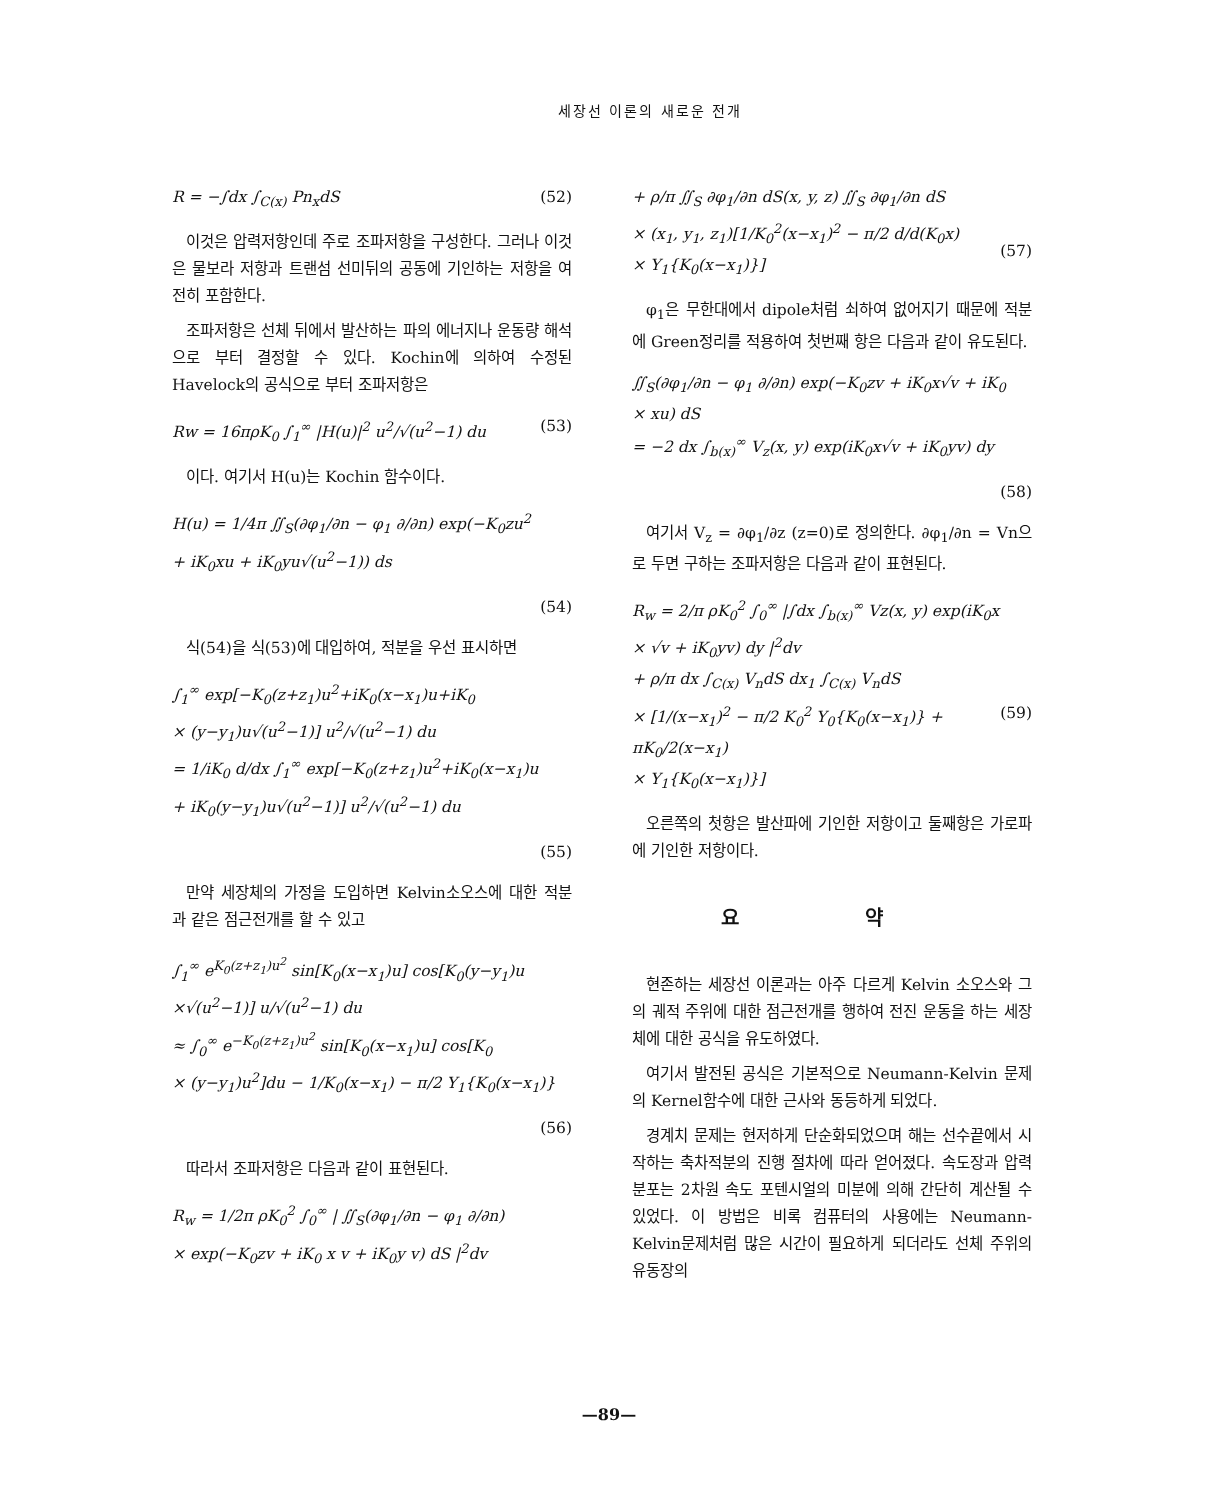세장선 이론의 새로운 전개
R = −∫dx ∫<sub>C(x)</sub> Pn<sub>x</sub>dS (52)
이것은 압력저항인데 주로 조파저항을 구성한다. 그러나 이것은 물보라 저항과 트랜섬 선미뒤의 공동에 기인하는 저항을 여전히 포함한다.
조파저항은 선체 뒤에서 발산하는 파의 에너지나 운동량 해석으로 부터 결정할 수 있다. Kochin에 의하여 수정된 Havelock의 공식으로 부터 조파저항은
Rw = 16πρK<sub>0</sub> ∫<sub>1</sub><sup>∞</sup> |H(u)|<sup>2</sup> u<sup>2</sup>/√(u<sup>2</sup>−1) du (53)
이다. 여기서 H(u)는 Kochin 함수이다.
H(u) = 1/4π ∬<sub>S</sub>(∂φ<sub>1</sub>/∂n − φ<sub>1</sub> ∂/∂n) exp(−K<sub>0</sub>zu<sup>2</sup>
+ iK<sub>0</sub>xu + iK<sub>0</sub>yu√(u<sup>2</sup>−1)) ds
(54)
식(54)을 식(53)에 대입하여, 적분을 우선 표시하면
∫<sub>1</sub><sup>∞</sup> exp[−K<sub>0</sub>(z+z<sub>1</sub>)u<sup>2</sup>+iK<sub>0</sub>(x−x<sub>1</sub>)u+iK<sub>0</sub>
× (y−y<sub>1</sub>)u√(u<sup>2</sup>−1)] u<sup>2</sup>/√(u<sup>2</sup>−1) du
= 1/iK<sub>0</sub> d/dx ∫<sub>1</sub><sup>∞</sup> exp[−K<sub>0</sub>(z+z<sub>1</sub>)u<sup>2</sup>+iK<sub>0</sub>(x−x<sub>1</sub>)u
+ iK<sub>0</sub>(y−y<sub>1</sub>)u√(u<sup>2</sup>−1)] u<sup>2</sup>/√(u<sup>2</sup>−1) du
(55)
만약 세장체의 가정을 도입하면 Kelvin소오스에 대한 적분과 같은 점근전개를 할 수 있고
∫<sub>1</sub><sup>∞</sup> e<sup>K<sub>0</sub>(z+z<sub>1</sub>)u<sup>2</sup></sup> sin[K<sub>0</sub>(x−x<sub>1</sub>)u] cos[K<sub>0</sub>(y−y<sub>1</sub>)u
×√(u<sup>2</sup>−1)] u/√(u<sup>2</sup>−1) du
≈ ∫<sub>0</sub><sup>∞</sup> e<sup>−K<sub>0</sub>(z+z<sub>1</sub>)u<sup>2</sup></sup> sin[K<sub>0</sub>(x−x<sub>1</sub>)u] cos[K<sub>0</sub>
× (y−y<sub>1</sub>)u<sup>2</sup>]du − 1/K<sub>0</sub>(x−x<sub>1</sub>) − π/2 Y<sub>1</sub>{K<sub>0</sub>(x−x<sub>1</sub>)}
(56)
따라서 조파저항은 다음과 같이 표현된다.
R<sub>w</sub> = 1/2π ρK<sub>0</sub><sup>2</sup> ∫<sub>0</sub><sup>∞</sup> | ∬<sub>S</sub>(∂φ<sub>1</sub>/∂n − φ<sub>1</sub> ∂/∂n)
× exp(−K<sub>0</sub>zv + iK<sub>0</sub> x v + iK<sub>0</sub>y v) dS |<sup>2</sup>dv
+ ρ/π ∬<sub>S</sub> ∂φ<sub>1</sub>/∂n dS(x, y, z) ∬<sub>S</sub> ∂φ<sub>1</sub>/∂n dS
× (x<sub>1</sub>, y<sub>1</sub>, z<sub>1</sub>)[1/K<sub>0</sub><sup>2</sup>(x−x<sub>1</sub>)<sup>2</sup> − π/2 d/d(K<sub>0</sub>x)
× Y<sub>1</sub>{K<sub>0</sub>(x−x<sub>1</sub>)}]
(57)
φ<sub>1</sub>은 무한대에서 dipole처럼 쇠하여 없어지기 때문에 적분에 Green정리를 적용하여 첫번째 항은 다음과 같이 유도된다.
∬<sub>S</sub>(∂φ<sub>1</sub>/∂n − φ<sub>1</sub> ∂/∂n) exp(−K<sub>0</sub>zv + iK<sub>0</sub>x√v + iK<sub>0</sub>
× xu) dS
= −2 dx ∫<sub>b(x)</sub><sup>∞</sup> V<sub>z</sub>(x, y) exp(iK<sub>0</sub>x√v + iK<sub>0</sub>yv) dy
(58)
여기서 V<sub>z</sub> = ∂φ<sub>1</sub>/∂z (z=0)로 정의한다. ∂φ<sub>1</sub>/∂n = Vn으로 두면 구하는 조파저항은 다음과 같이 표현된다.
R<sub>w</sub> = 2/π ρK<sub>0</sub><sup>2</sup> ∫<sub>0</sub><sup>∞</sup> |∫dx ∫<sub>b(x)</sub><sup>∞</sup> Vz(x, y) exp(iK<sub>0</sub>x
× √v + iK<sub>0</sub>yv) dy |<sup>2</sup>dv
+ ρ/π dx ∫<sub>C(x)</sub> V<sub>n</sub>dS dx<sub>1</sub> ∫<sub>C(x)</sub> V<sub>n</sub>dS
× [1/(x−x<sub>1</sub>)<sup>2</sup> − π/2 K<sub>0</sub><sup>2</sup> Y<sub>0</sub>{K<sub>0</sub>(x−x<sub>1</sub>)} + πK<sub>0</sub>/2(x−x<sub>1</sub>)
× Y<sub>1</sub>{K<sub>0</sub>(x−x<sub>1</sub>)}]
(59)
오른쪽의 첫항은 발산파에 기인한 저항이고 둘째항은 가로파에 기인한 저항이다.
요 약
현존하는 세장선 이론과는 아주 다르게 Kelvin 소오스와 그의 궤적 주위에 대한 점근전개를 행하여 전진 운동을 하는 세장체에 대한 공식을 유도하였다.
여기서 발전된 공식은 기본적으로 Neumann-Kelvin 문제의 Kernel함수에 대한 근사와 동등하게 되었다.
경계치 문제는 현저하게 단순화되었으며 해는 선수끝에서 시작하는 축차적분의 진행 절차에 따라 얻어졌다. 속도장과 압력분포는 2차원 속도 포텐시얼의 미분에 의해 간단히 계산될 수 있었다. 이 방법은 비록 컴퓨터의 사용에는 Neumann-Kelvin문제처럼 많은 시간이 필요하게 되더라도 선체 주위의 유동장의
—89—